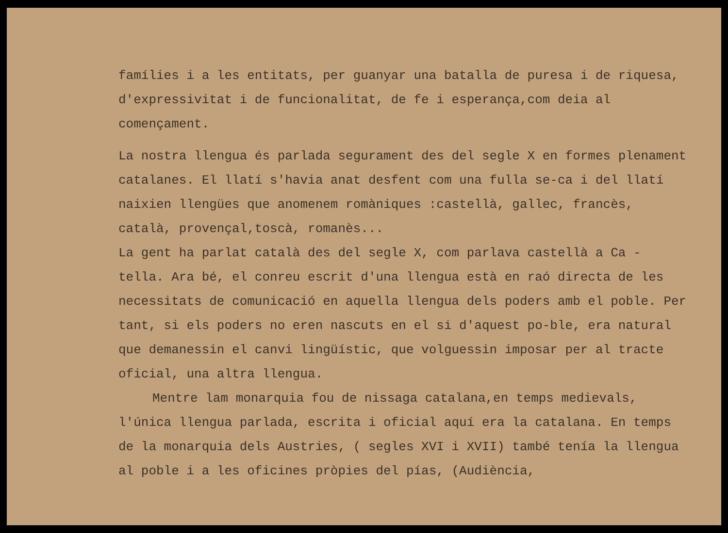famílies i a les entitats, per guanyar una batalla de puresa i de riquesa, d'expressivitat i de funcionalitat, de fe i esperança,com deia al començament.
La nostra llengua és parlada segurament des del segle X en formes plenament catalanes. El llatí s'havia anat desfent com una fulla se-ca i del llatí naixien llengües que anomenem romàniques :castellà, gallec, francès, català, provençal,toscà, romanès...
La gent ha parlat català des del segle X, com parlava castellà a Ca - tella. Ara bé, el conreu escrit d'una llengua està en raó directa de les necessitats de comunicació en aquella llengua dels poders amb el poble. Per tant, si els poders no eren nascuts en el si d'aquest po-ble, era natural que demanessin el canvi lingüístic, que volguessin imposar per al tracte oficial, una altra llengua.
Mentre lam monarquia fou de nissaga catalana,en temps medievals, l'única llengua parlada, escrita i oficial aquí era la catalana. En temps de la monarquia dels Austries, ( segles XVI i XVII) també tenía la llengua al poble i a les oficines pròpies del pías, (Audiència,